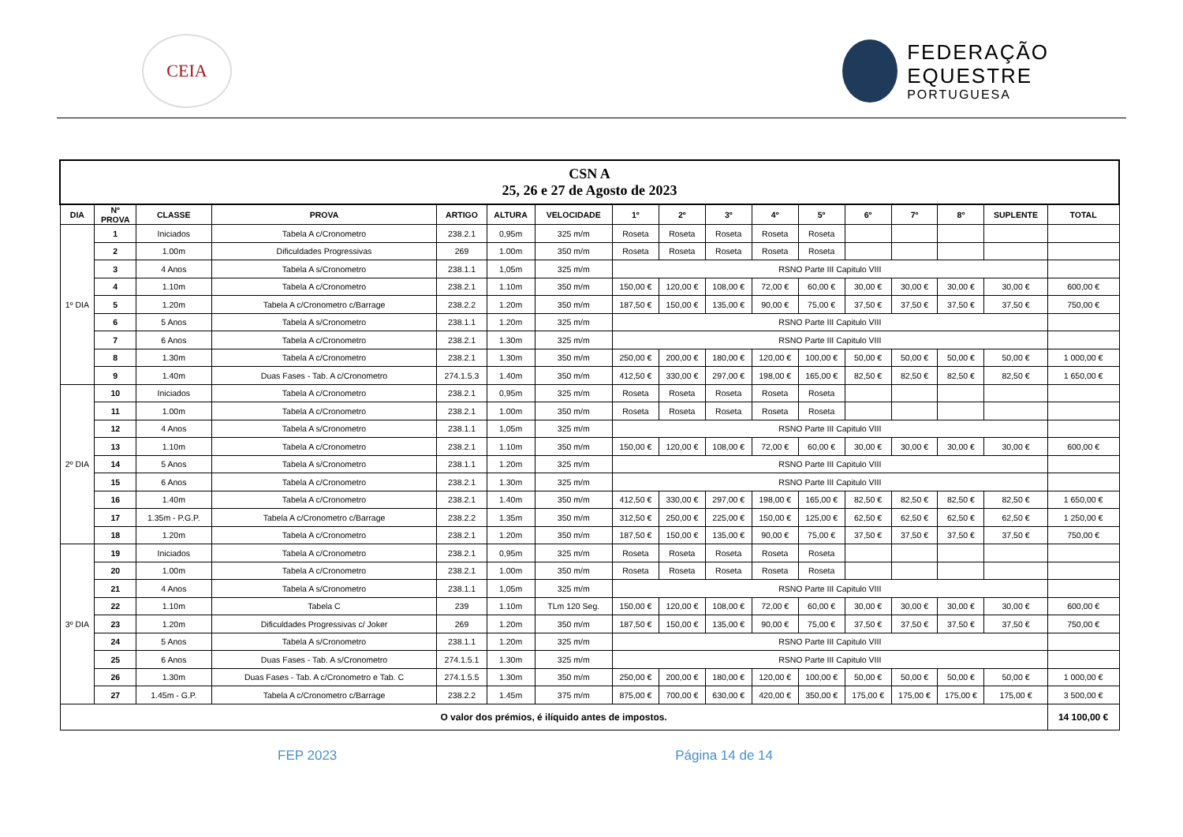CEIA
FEDERAÇÃO
EQUESTRE
PORTUGUESA
| CSN A 25, 26 e 27 de Agosto de 2023 | | | | | | | | | | | | | | | | |
| DIA | Nº PROVA | CLASSE | PROVA | ARTIGO | ALTURA | VELOCIDADE | 1º | 2º | 3º | 4º | 5º | 6º | 7º | 8º | SUPLENTE | TOTAL |
| 1º DIA | 1 | Iniciados | Tabela A c/Cronometro | 238.2.1 | 0,95m | 325 m/m | Roseta | Roseta | Roseta | Roseta | Roseta | | | | | |
| | 2 | 1.00m | Dificuldades Progressivas | 269 | 1.00m | 350 m/m | Roseta | Roseta | Roseta | Roseta | Roseta | | | | | |
| | 3 | 4 Anos | Tabela A s/Cronometro | 238.1.1 | 1,05m | 325 m/m | RSNO Parte III Capitulo VIII | | | | | | | | | |
| | 4 | 1.10m | Tabela A c/Cronometro | 238.2.1 | 1.10m | 350 m/m | 150,00 € | 120,00 € | 108,00 € | 72,00 € | 60,00 € | 30,00 € | 30,00 € | 30,00 € | 30,00 € | 600,00 € |
| | 5 | 1.20m | Tabela A c/Cronometro c/Barrage | 238.2.2 | 1.20m | 350 m/m | 187,50 € | 150,00 € | 135,00 € | 90,00 € | 75,00 € | 37,50 € | 37,50 € | 37,50 € | 37,50 € | 750,00 € |
| | 6 | 5 Anos | Tabela A s/Cronometro | 238.1.1 | 1.20m | 325 m/m | RSNO Parte III Capitulo VIII | | | | | | | | | |
| | 7 | 6 Anos | Tabela A c/Cronometro | 238.2.1 | 1.30m | 325 m/m | RSNO Parte III Capitulo VIII | | | | | | | | | |
| | 8 | 1.30m | Tabela A c/Cronometro | 238.2.1 | 1.30m | 350 m/m | 250,00 € | 200,00 € | 180,00 € | 120,00 € | 100,00 € | 50,00 € | 50,00 € | 50,00 € | 50,00 € | 1 000,00 € |
| | 9 | 1.40m | Duas Fases - Tab. A c/Cronometro | 274.1.5.3 | 1.40m | 350 m/m | 412,50 € | 330,00 € | 297,00 € | 198,00 € | 165,00 € | 82,50 € | 82,50 € | 82,50 € | 82,50 € | 1 650,00 € |
| 2º DIA | 10 | Iniciados | Tabela A c/Cronometro | 238.2.1 | 0,95m | 325 m/m | Roseta | Roseta | Roseta | Roseta | Roseta | | | | | |
| | 11 | 1.00m | Tabela A c/Cronometro | 238.2.1 | 1.00m | 350 m/m | Roseta | Roseta | Roseta | Roseta | Roseta | | | | | |
| | 12 | 4 Anos | Tabela A s/Cronometro | 238.1.1 | 1,05m | 325 m/m | RSNO Parte III Capitulo VIII | | | | | | | | | |
| | 13 | 1.10m | Tabela A c/Cronometro | 238.2.1 | 1.10m | 350 m/m | 150,00 € | 120,00 € | 108,00 € | 72,00 € | 60,00 € | 30,00 € | 30,00 € | 30,00 € | 30,00 € | 600,00 € |
| | 14 | 5 Anos | Tabela A s/Cronometro | 238.1.1 | 1.20m | 325 m/m | RSNO Parte III Capitulo VIII | | | | | | | | | |
| | 15 | 6 Anos | Tabela A c/Cronometro | 238.2.1 | 1.30m | 325 m/m | RSNO Parte III Capitulo VIII | | | | | | | | | |
| | 16 | 1.40m | Tabela A c/Cronometro | 238.2.1 | 1.40m | 350 m/m | 412,50 € | 330,00 € | 297,00 € | 198,00 € | 165,00 € | 82,50 € | 82,50 € | 82,50 € | 82,50 € | 1 650,00 € |
| | 17 | 1.35m - P.G.P. | Tabela A c/Cronometro c/Barrage | 238.2.2 | 1.35m | 350 m/m | 312,50 € | 250,00 € | 225,00 € | 150,00 € | 125,00 € | 62,50 € | 62,50 € | 62,50 € | 62,50 € | 1 250,00 € |
| | 18 | 1.20m | Tabela A c/Cronometro | 238.2.1 | 1.20m | 350 m/m | 187,50 € | 150,00 € | 135,00 € | 90,00 € | 75,00 € | 37,50 € | 37,50 € | 37,50 € | 37,50 € | 750,00 € |
| 3º DIA | 19 | Iniciados | Tabela A c/Cronometro | 238.2.1 | 0,95m | 325 m/m | Roseta | Roseta | Roseta | Roseta | Roseta | | | | | |
| | 20 | 1.00m | Tabela A c/Cronometro | 238.2.1 | 1.00m | 350 m/m | Roseta | Roseta | Roseta | Roseta | Roseta | | | | | |
| | 21 | 4 Anos | Tabela A s/Cronometro | 238.1.1 | 1,05m | 325 m/m | RSNO Parte III Capitulo VIII | | | | | | | | | |
| | 22 | 1.10m | Tabela C | 239 | 1.10m | TLm 120 Seg. | 150,00 € | 120,00 € | 108,00 € | 72,00 € | 60,00 € | 30,00 € | 30,00 € | 30,00 € | 30,00 € | 600,00 € |
| | 23 | 1.20m | Dificuldades Progressivas c/ Joker | 269 | 1.20m | 350 m/m | 187,50 € | 150,00 € | 135,00 € | 90,00 € | 75,00 € | 37,50 € | 37,50 € | 37,50 € | 37,50 € | 750,00 € |
| | 24 | 5 Anos | Tabela A s/Cronometro | 238.1.1 | 1.20m | 325 m/m | RSNO Parte III Capitulo VIII | | | | | | | | | |
| | 25 | 6 Anos | Duas Fases - Tab. A s/Cronometro | 274.1.5.1 | 1.30m | 325 m/m | RSNO Parte III Capitulo VIII | | | | | | | | | |
| | 26 | 1.30m | Duas Fases - Tab. A c/Cronometro e Tab. C | 274.1.5.5 | 1.30m | 350 m/m | 250,00 € | 200,00 € | 180,00 € | 120,00 € | 100,00 € | 50,00 € | 50,00 € | 50,00 € | 50,00 € | 1 000,00 € |
| | 27 | 1.45m - G.P. | Tabela A c/Cronometro c/Barrage | 238.2.2 | 1.45m | 375 m/m | 875,00 € | 700,00 € | 630,00 € | 420,00 € | 350,00 € | 175,00 € | 175,00 € | 175,00 € | 175,00 € | 3 500,00 € |
| O valor dos prémios, é ilíquido antes de impostos. | | | | | | | | | | | | | | | | 14 100,00 € |
FEP 2023 Página 14 de 14